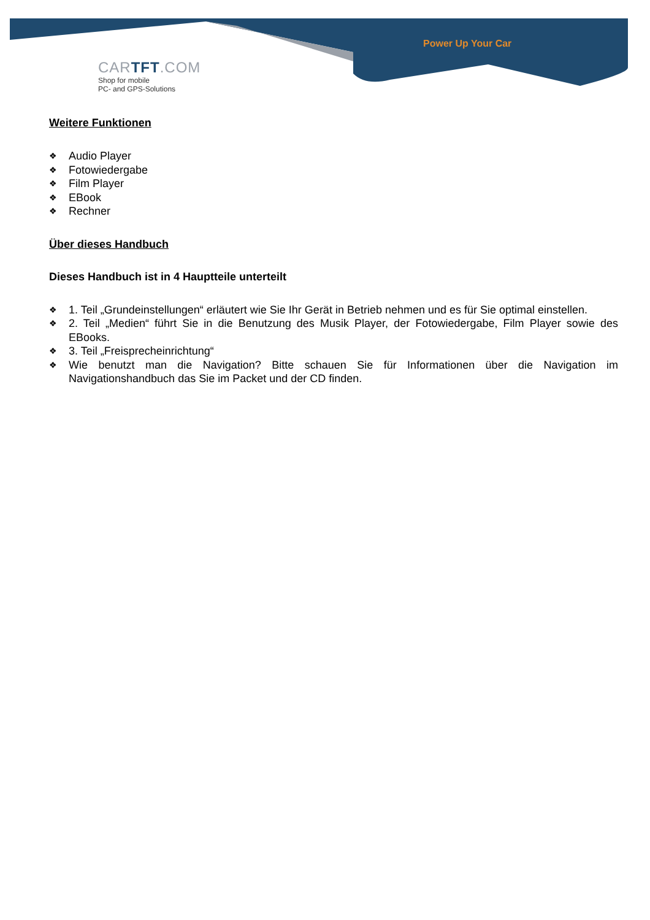Power Up Your Car
CARTFT.COM
Shop for mobile
PC- and GPS-Solutions
Weitere Funktionen
❖ Audio Player
❖ Fotowiedergabe
❖ Film Player
❖ EBook
❖ Rechner
Über dieses Handbuch
Dieses Handbuch ist in 4 Hauptteile unterteilt
❖ 1. Teil „Grundeinstellungen“ erläutert wie Sie Ihr Gerät in Betrieb nehmen und es für Sie optimal einstellen.
❖ 2. Teil „Medien“ führt Sie in die Benutzung des Musik Player, der Fotowiedergabe, Film Player sowie des EBooks.
❖ 3. Teil „Freisprecheinrichtung“
❖ Wie benutzt man die Navigation? Bitte schauen Sie für Informationen über die Navigation im Navigationshandbuch das Sie im Packet und der CD finden.